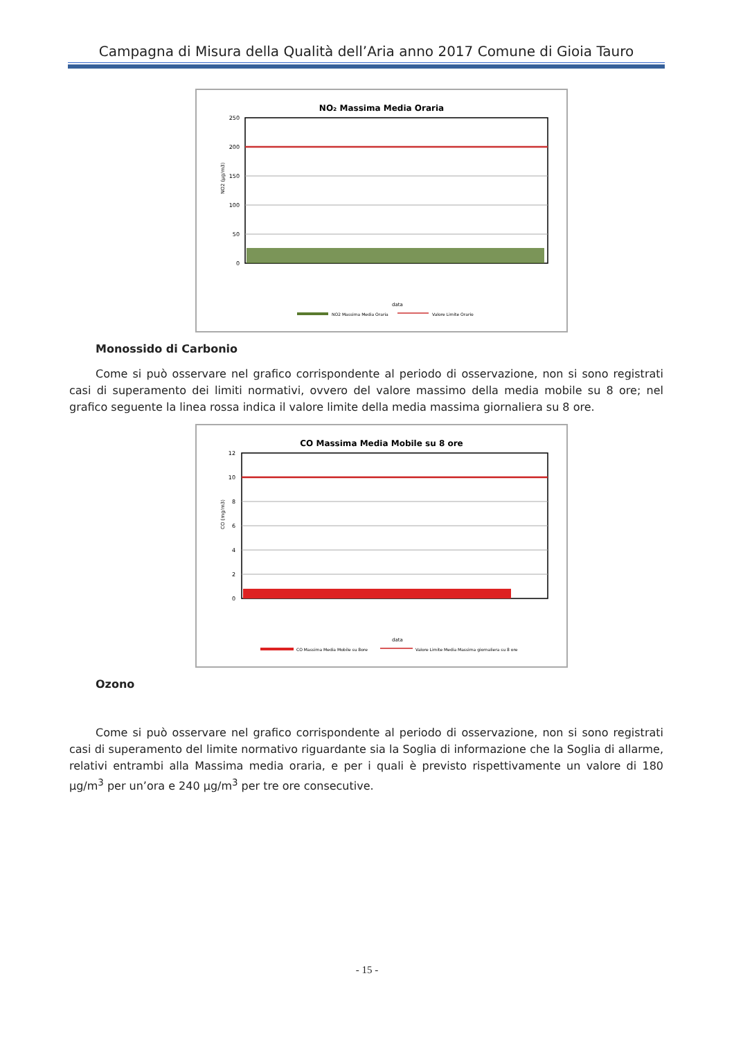Campagna di Misura della Qualità dell’Aria anno 2017 Comune di Gioia Tauro
NO₂ Massima Media Oraria
250
200
150
100
50
0
NO2 (µg/m3)
data
NO2 Massima Media Oraria
Valore Limite Orario
Monossido di Carbonio
Come si può osservare nel grafico corrispondente al periodo di osservazione, non si sono registrati casi di superamento dei limiti normativi, ovvero del valore massimo della media mobile su 8 ore; nel grafico seguente la linea rossa indica il valore limite della media massima giornaliera su 8 ore.
CO Massima Media Mobile su 8 ore
12
10
8
6
4
2
0
CO (mg/m3)
data
CO Massima Media Mobile su 8ore
Valore Limite Media Massima giornaliera su 8 ore
Ozono
Come si può osservare nel grafico corrispondente al periodo di osservazione, non si sono registrati casi di superamento del limite normativo riguardante sia la Soglia di informazione che la Soglia di allarme, relativi entrambi alla Massima media oraria, e per i quali è previsto rispettivamente un valore di 180 µg/m<sup>3</sup> per un’ora e 240 µg/m<sup>3</sup> per tre ore consecutive.
- 15 -